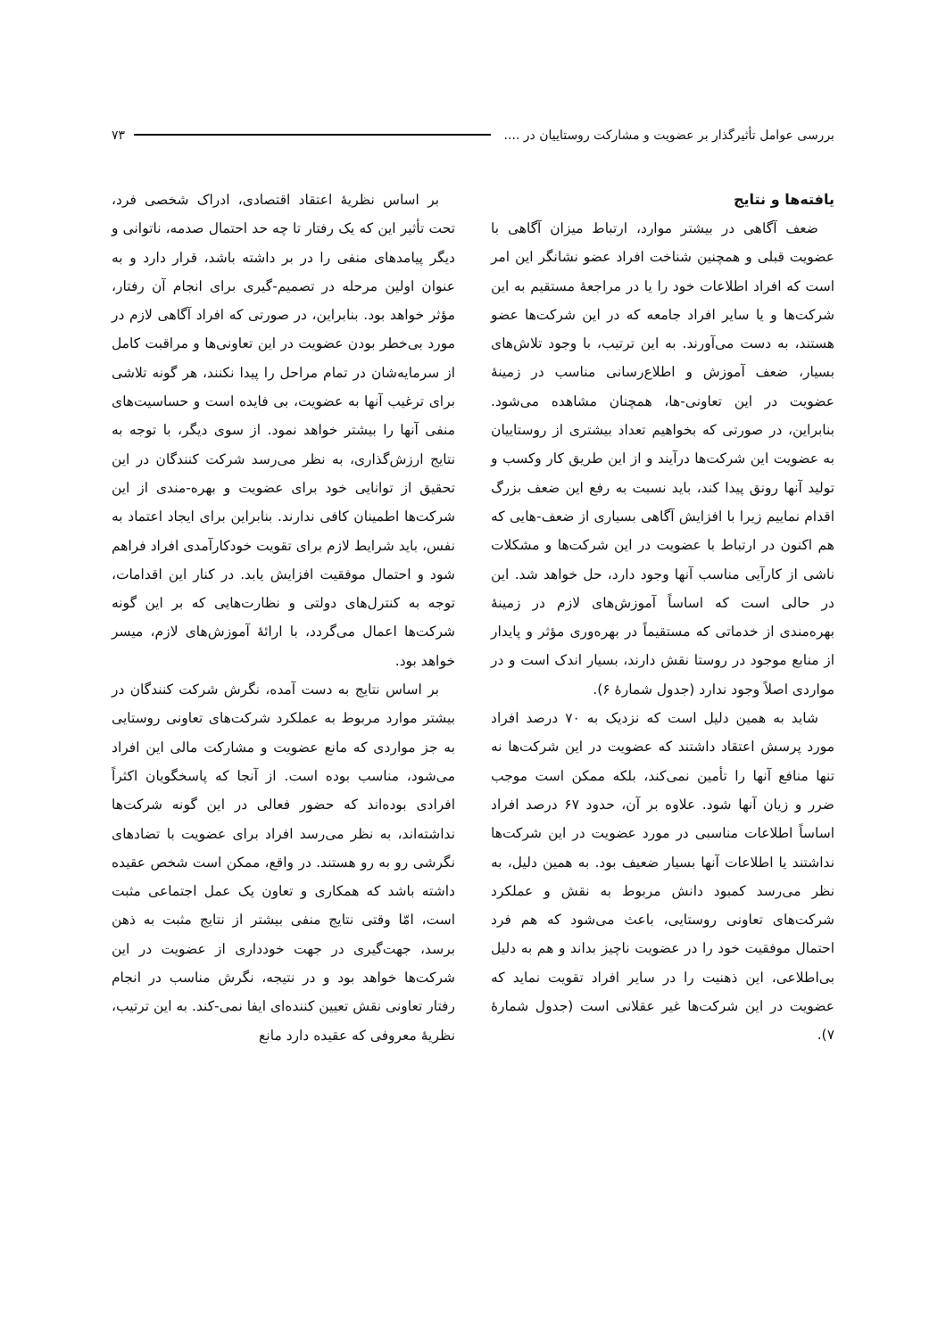بررسی عوامل تأثیرگذار بر عضویت و مشارکت روستاییان در .... ۷۳
یافته‌ها و نتایج
ضعف آگاهی در بیشتر موارد، ارتباط میزان آگاهی با عضویت قبلی و همچنین شناخت افراد عضو نشانگر این امر است که افراد اطلاعات خود را یا در مراجعهٔ مستقیم به این شرکت‌ها و یا سایر افراد جامعه که در این شرکت‌ها عضو هستند، به دست می‌آورند. به این ترتیب، با وجود تلاش‌های بسیار، ضعف آموزش و اطلاع‌رسانی مناسب در زمینهٔ عضویت در این تعاونی-ها، همچنان مشاهده می‌شود. بنابراین، در صورتی که بخواهیم تعداد بیشتری از روستاییان به عضویت این شرکت‌ها درآیند و از این طریق کار وکسب و تولید آنها رونق پیدا کند، باید نسبت به رفع این ضعف بزرگ اقدام نماییم زیرا با افزایش آگاهی بسیاری از ضعف-هایی که هم اکنون در ارتباط با عضویت در این شرکت‌ها و مشکلات ناشی از کارآیی مناسب آنها وجود دارد، حل خواهد شد. این در حالی است که اساساً آموزش‌های لازم در زمینهٔ بهره‌مندی از خدماتی که مستقیماً در بهره‌وری مؤثر و پایدار از منابع موجود در روستا نقش دارند، بسیار اندک است و در مواردی اصلاً وجود ندارد (جدول شمارهٔ ۶).
شاید به همین دلیل است که نزدیک به ۷۰ درصد افراد مورد پرسش اعتقاد داشتند که عضویت در این شرکت‌ها نه تنها منافع آنها را تأمین نمی‌کند، بلکه ممکن است موجب ضرر و زیان آنها شود. علاوه بر آن، حدود ۶۷ درصد افراد اساساً اطلاعات مناسبی در مورد عضویت در این شرکت‌ها نداشتند یا اطلاعات آنها بسیار ضعیف بود. به همین دلیل، به نظر می‌رسد کمبود دانش مربوط به نقش و عملکرد شرکت‌های تعاونی روستایی، باعث می‌شود که هم فرد احتمال موفقیت خود را در عضویت ناچیز بداند و هم به دلیل بی‌اطلاعی، این ذهنیت را در سایر افراد تقویت نماید که عضویت در این شرکت‌ها غیر عقلانی است (جدول شمارهٔ ۷).
بر اساس نظریهٔ اعتقاد اقتصادی، ادراک شخصی فرد، تحت تأثیر این که یک رفتار تا چه حد احتمال صدمه، ناتوانی و دیگر پیامدهای منفی را در بر داشته باشد، قرار دارد و به عنوان اولین مرحله در تصمیم-گیری برای انجام آن رفتار، مؤثر خواهد بود. بنابراین، در صورتی که افراد آگاهی لازم در مورد بی‌خطر بودن عضویت در این تعاونی‌ها و مراقبت کامل از سرمایه‌شان در تمام مراحل را پیدا نکنند، هر گونه تلاشی برای ترغیب آنها به عضویت، بی فایده است و حساسیت‌های منفی آنها را بیشتر خواهد نمود. از سوی دیگر، با توجه به نتایج ارزش‌گذاری، به نظر می‌رسد شرکت کنندگان در این تحقیق از توانایی خود برای عضویت و بهره-مندی از این شرکت‌ها اطمینان کافی ندارند. بنابراین برای ایجاد اعتماد به نفس، باید شرایط لازم برای تقویت خودکارآمدی افراد فراهم شود و احتمال موفقیت افزایش یابد. در کنار این اقدامات، توجه به کنترل‌های دولتی و نظارت‌هایی که بر این گونه شرکت‌ها اعمال می‌گردد، با ارائهٔ آموزش‌های لازم، میسر خواهد بود.
بر اساس نتایج به دست آمده، نگرش شرکت کنندگان در بیشتر موارد مربوط به عملکرد شرکت‌های تعاونی روستایی به جز مواردی که مانع عضویت و مشارکت مالی این افراد می‌شود، مناسب بوده است. از آنجا که پاسخگویان اکثراً افرادی بوده‌اند که حضور فعالی در این گونه شرکت‌ها نداشته‌اند، به نظر می‌رسد افراد برای عضویت با تضادهای نگرشی رو به رو هستند. در واقع، ممکن است شخص عقیده داشته باشد که همکاری و تعاون یک عمل اجتماعی مثبت است، امّا وقتی نتایج منفی بیشتر از نتایج مثبت به ذهن برسد، جهت‌گیری در جهت خودداری از عضویت در این شرکت‌ها خواهد بود و در نتیجه، نگرش مناسب در انجام رفتار تعاونی نقش تعیین کننده‌ای ایفا نمی-کند. به این ترتیب، نظریهٔ معروفی که عقیده دارد مانع